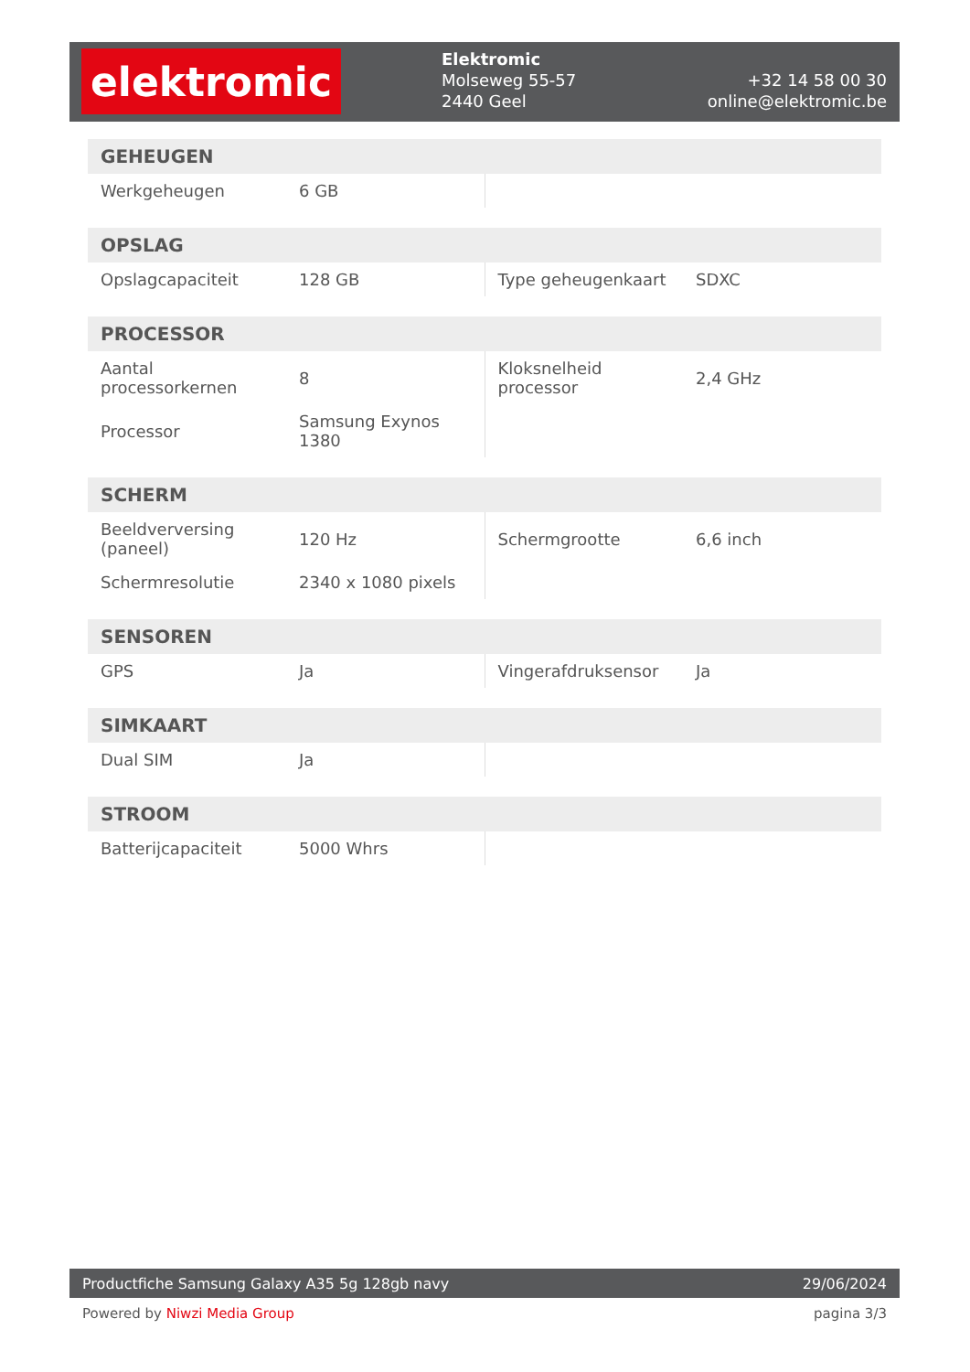elektromic
Elektromic
Molseweg 55-57
2440 Geel
+32 14 58 00 30
online@elektromic.be
| GEHEUGEN | | | |
| --- | --- | --- | --- |
| Werkgeheugen | 6 GB | | |
| OPSLAG | | | |
| --- | --- | --- | --- |
| Opslagcapaciteit | 128 GB | Type geheugenkaart | SDXC |
| PROCESSOR | | | |
| --- | --- | --- | --- |
| Aantal processorkernen | 8 | Kloksnelheid processor | 2,4 GHz |
| Processor | Samsung Exynos 1380 | | |
| SCHERM | | | |
| --- | --- | --- | --- |
| Beeldverversing (paneel) | 120 Hz | Schermgrootte | 6,6 inch |
| Schermresolutie | 2340 x 1080 pixels | | |
| SENSOREN | | | |
| --- | --- | --- | --- |
| GPS | Ja | Vingerafdruksensor | Ja |
| SIMKAART | | | |
| --- | --- | --- | --- |
| Dual SIM | Ja | | |
| STROOM | | | |
| --- | --- | --- | --- |
| Batterijcapaciteit | 5000 Whrs | | |
Productfiche Samsung Galaxy A35 5g 128gb navy 29/06/2024
Powered by Niwzi Media Group pagina 3/3